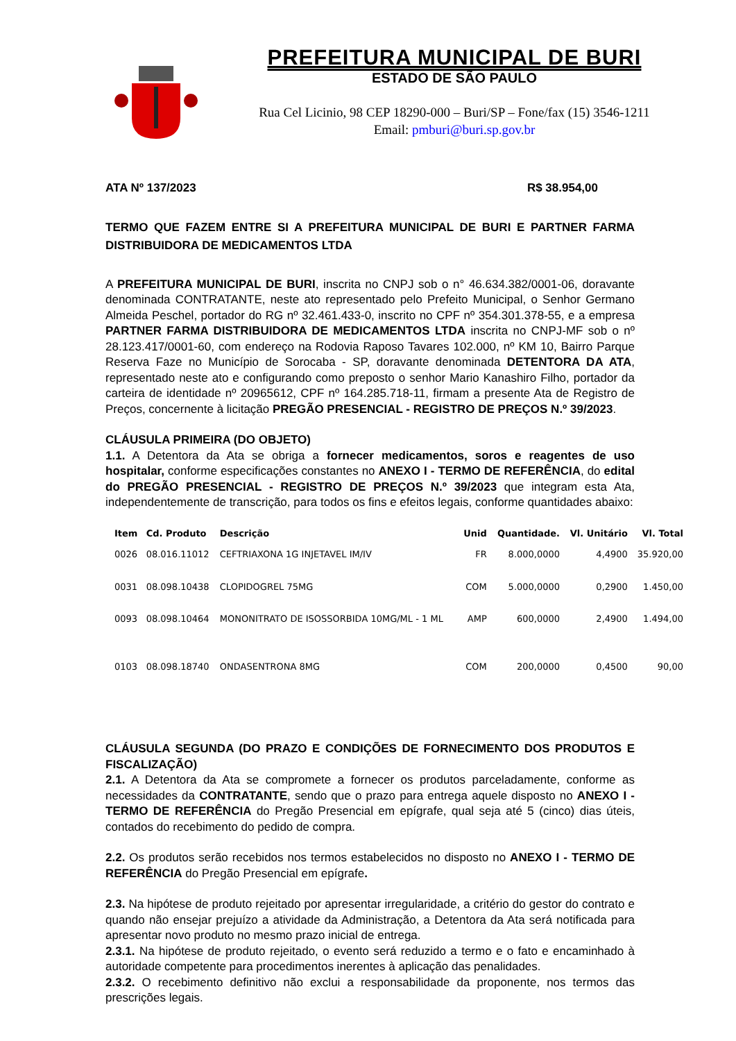PREFEITURA MUNICIPAL DE BURI
ESTADO DE SÃO PAULO
Rua Cel Licinio, 98 CEP 18290-000 – Buri/SP – Fone/fax (15) 3546-1211
Email: pmburi@buri.sp.gov.br
ATA Nº 137/2023 R$ 38.954,00
TERMO QUE FAZEM ENTRE SI A PREFEITURA MUNICIPAL DE BURI E PARTNER FARMA DISTRIBUIDORA DE MEDICAMENTOS LTDA
A PREFEITURA MUNICIPAL DE BURI, inscrita no CNPJ sob o n° 46.634.382/0001-06, doravante denominada CONTRATANTE, neste ato representado pelo Prefeito Municipal, o Senhor Germano Almeida Peschel, portador do RG nº 32.461.433-0, inscrito no CPF nº 354.301.378-55, e a empresa PARTNER FARMA DISTRIBUIDORA DE MEDICAMENTOS LTDA inscrita no CNPJ-MF sob o nº 28.123.417/0001-60, com endereço na Rodovia Raposo Tavares 102.000, nº KM 10, Bairro Parque Reserva Faze no Município de Sorocaba - SP, doravante denominada DETENTORA DA ATA, representado neste ato e configurando como preposto o senhor Mario Kanashiro Filho, portador da carteira de identidade nº 20965612, CPF nº 164.285.718-11, firmam a presente Ata de Registro de Preços, concernente à licitação PREGÃO PRESENCIAL - REGISTRO DE PREÇOS N.º 39/2023.
CLÁUSULA PRIMEIRA (DO OBJETO)
1.1. A Detentora da Ata se obriga a fornecer medicamentos, soros e reagentes de uso hospitalar, conforme especificações constantes no ANEXO I - TERMO DE REFERÊNCIA, do edital do PREGÃO PRESENCIAL - REGISTRO DE PREÇOS N.º 39/2023 que integram esta Ata, independentemente de transcrição, para todos os fins e efeitos legais, conforme quantidades abaixo:
| Item | Cd. Produto | Descrição | Unid | Quantidade. | Vl. Unitário | Vl. Total |
| --- | --- | --- | --- | --- | --- | --- |
| 0026 | 08.016.11012 | CEFTRIAXONA 1G INJETAVEL IM/IV | FR | 8.000,0000 | 4,4900 | 35.920,00 |
| 0031 | 08.098.10438 | CLOPIDOGREL 75MG | COM | 5.000,0000 | 0,2900 | 1.450,00 |
| 0093 | 08.098.10464 | MONONITRATO DE ISOSSORBIDA 10MG/ML - 1 ML | AMP | 600,0000 | 2,4900 | 1.494,00 |
| 0103 | 08.098.18740 | ONDASENTRONA 8MG | COM | 200,0000 | 0,4500 | 90,00 |
CLÁUSULA SEGUNDA (DO PRAZO E CONDIÇÕES DE FORNECIMENTO DOS PRODUTOS E FISCALIZAÇÃO)
2.1. A Detentora da Ata se compromete a fornecer os produtos parceladamente, conforme as necessidades da CONTRATANTE, sendo que o prazo para entrega aquele disposto no ANEXO I - TERMO DE REFERÊNCIA do Pregão Presencial em epígrafe, qual seja até 5 (cinco) dias úteis, contados do recebimento do pedido de compra.
2.2. Os produtos serão recebidos nos termos estabelecidos no disposto no ANEXO I - TERMO DE REFERÊNCIA do Pregão Presencial em epígrafe.
2.3. Na hipótese de produto rejeitado por apresentar irregularidade, a critério do gestor do contrato e quando não ensejar prejuízo a atividade da Administração, a Detentora da Ata será notificada para apresentar novo produto no mesmo prazo inicial de entrega.
2.3.1. Na hipótese de produto rejeitado, o evento será reduzido a termo e o fato e encaminhado à autoridade competente para procedimentos inerentes à aplicação das penalidades.
2.3.2. O recebimento definitivo não exclui a responsabilidade da proponente, nos termos das prescrições legais.